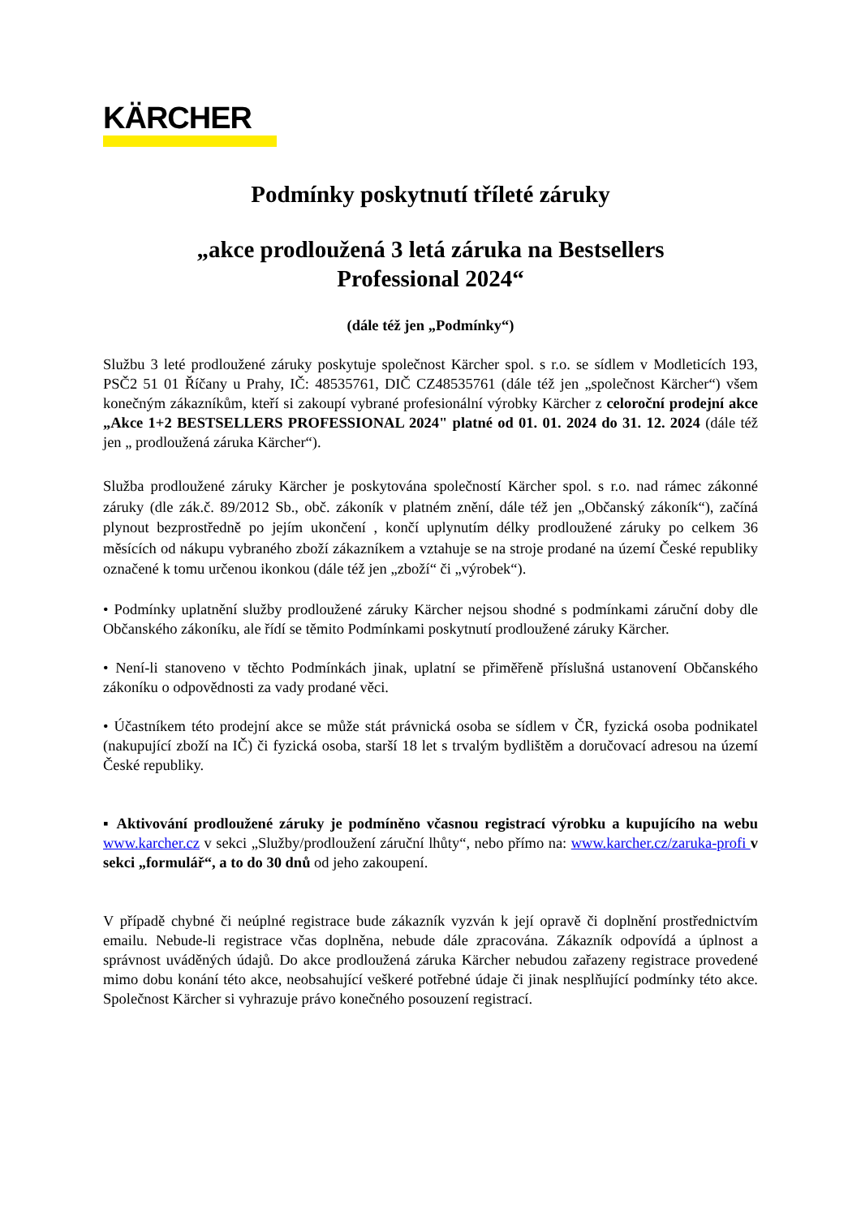KÄRCHER
Podmínky poskytnutí tříleté záruky
„akce prodloužená 3 letá záruka na Bestsellers
Professional 2024“
(dále též jen „Podmínky“)
Službu 3 leté prodloužené záruky poskytuje společnost Kärcher spol. s r.o. se sídlem v Modleticích 193, PSČ2 51 01 Říčany u Prahy, IČ: 48535761, DIČ CZ48535761 (dále též jen „společnost Kärcher“) všem konečným zákazníkům, kteří si zakoupí vybrané profesionální výrobky Kärcher z celoroční prodejní akce „Akce 1+2 BESTSELLERS PROFESSIONAL 2024" platné od 01. 01. 2024 do 31. 12. 2024 (dále též jen „ prodloužená záruka Kärcher“).
Služba prodloužené záruky Kärcher je poskytována společností Kärcher spol. s r.o. nad rámec zákonné záruky (dle zák.č. 89/2012 Sb., obč. zákoník v platném znění, dále též jen „Občanský zákoník“), začíná plynout bezprostředně po jejím ukončení , končí uplynutím délky prodloužené záruky po celkem 36 měsících od nákupu vybraného zboží zákazníkem a vztahuje se na stroje prodané na území České republiky označené k tomu určenou ikonkou (dále též jen „zboží“ či „výrobek“).
• Podmínky uplatnění služby prodloužené záruky Kärcher nejsou shodné s podmínkami záruční doby dle Občanského zákoníku, ale řídí se těmito Podmínkami poskytnutí prodloužené záruky Kärcher.
• Není-li stanoveno v těchto Podmínkách jinak, uplatní se přiměřeně příslušná ustanovení Občanského zákoníku o odpovědnosti za vady prodané věci.
• Účastníkem této prodejní akce se může stát právnická osoba se sídlem v ČR, fyzická osoba podnikatel (nakupující zboží na IČ) či fyzická osoba, starší 18 let s trvalým bydlištěm a doručovací adresou na území České republiky.
▪ Aktivování prodloužené záruky je podmíněno včasnou registrací výrobku a kupujícího na webu www.karcher.cz v sekci „Služby/prodloužení záruční lhůty“, nebo přímo na: www.karcher.cz/zaruka-profi v sekci „formulář“, a to do 30 dnů od jeho zakoupení.
V případě chybné či neúplné registrace bude zákazník vyzván k její opravě či doplnění prostřednictvím emailu. Nebude-li registrace včas doplněna, nebude dále zpracována. Zákazník odpovídá a úplnost a správnost uváděných údajů. Do akce prodloužená záruka Kärcher nebudou zařazeny registrace provedené mimo dobu konání této akce, neobsahující veškeré potřebné údaje či jinak nesplňující podmínky této akce. Společnost Kärcher si vyhrazuje právo konečného posouzení registrací.